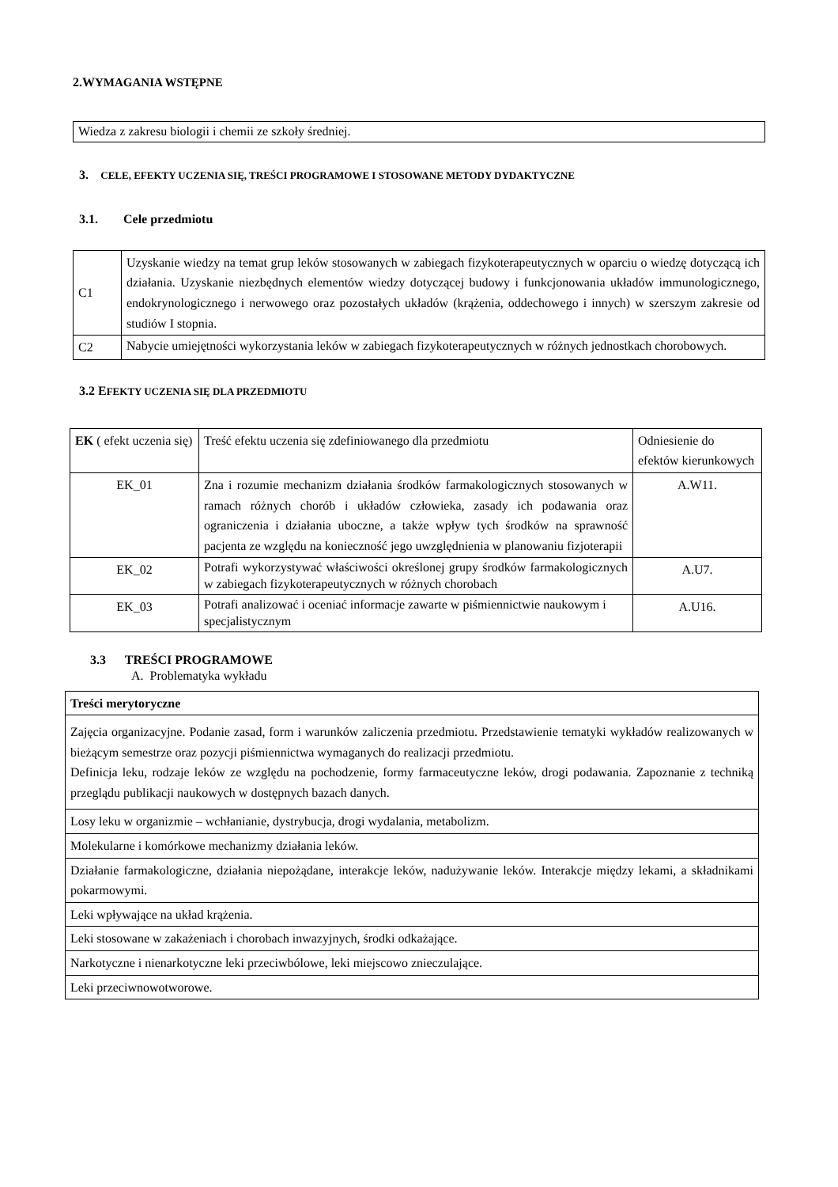2.WYMAGANIA WSTĘPNE
| Wiedza z zakresu biologii i chemii ze szkoły średniej. |
3. CELE, EFEKTY UCZENIA SIĘ, TREŚCI PROGRAMOWE I STOSOWANE METODY DYDAKTYCZNE
3.1. Cele przedmiotu
| C1 | Uzyskanie wiedzy na temat grup leków stosowanych w zabiegach fizykoterapeutycznych w oparciu o wiedzę dotyczącą ich działania. Uzyskanie niezbędnych elementów wiedzy dotyczącej budowy i funkcjonowania układów immunologicznego, endokrynologicznego i nerwowego oraz pozostałych układów (krążenia, oddechowego i innych) w szerszym zakresie od studiów I stopnia. |
| C2 | Nabycie umiejętności wykorzystania leków w zabiegach fizykoterapeutycznych w różnych jednostkach chorobowych. |
3.2 EFEKTY UCZENIA SIĘ DLA PRZEDMIOTU
| EK ( efekt uczenia się) | Treść efektu uczenia się zdefiniowanego dla przedmiotu | Odniesienie do efektów kierunkowych |
| --- | --- | --- |
| EK_01 | Zna i rozumie mechanizm działania środków farmakologicznych stosowanych w ramach różnych chorób i układów człowieka, zasady ich podawania oraz ograniczenia i działania uboczne, a także wpływ tych środków na sprawność pacjenta ze względu na konieczność jego uwzględnienia w planowaniu fizjoterapii | A.W11. |
| EK_02 | Potrafi wykorzystywać właściwości określonej grupy środków farmakologicznych w zabiegach fizykoterapeutycznych w różnych chorobach | A.U7. |
| EK_03 | Potrafi analizować i oceniać informacje zawarte w piśmiennictwie naukowym i specjalistycznym | A.U16. |
3.3 TREŚCI PROGRAMOWE
A. Problematyka wykładu
| Treści merytoryczne |
| --- |
| Zajęcia organizacyjne. Podanie zasad, form i warunków zaliczenia przedmiotu. Przedstawienie tematyki wykładów realizowanych w bieżącym semestrze oraz pozycji piśmiennictwa wymaganych do realizacji przedmiotu. Definicja leku, rodzaje leków ze względu na pochodzenie, formy farmaceutyczne leków, drogi podawania. Zapoznanie z techniką przeglądu publikacji naukowych w dostępnych bazach danych. |
| Losy leku w organizmie – wchłanianie, dystrybucja, drogi wydalania, metabolizm. |
| Molekularne i komórkowe mechanizmy działania leków. |
| Działanie farmakologiczne, działania niepożądane, interakcje leków, nadużywanie leków. Interakcje między lekami, a składnikami pokarmowymi. |
| Leki wpływające na układ krążenia. |
| Leki stosowane w zakażeniach i chorobach inwazyjnych, środki odkażające. |
| Narkotyczne i nienarkotyczne leki przeciwbólowe, leki miejscowo znieczulające. |
| Leki przeciwnowotworowe. |